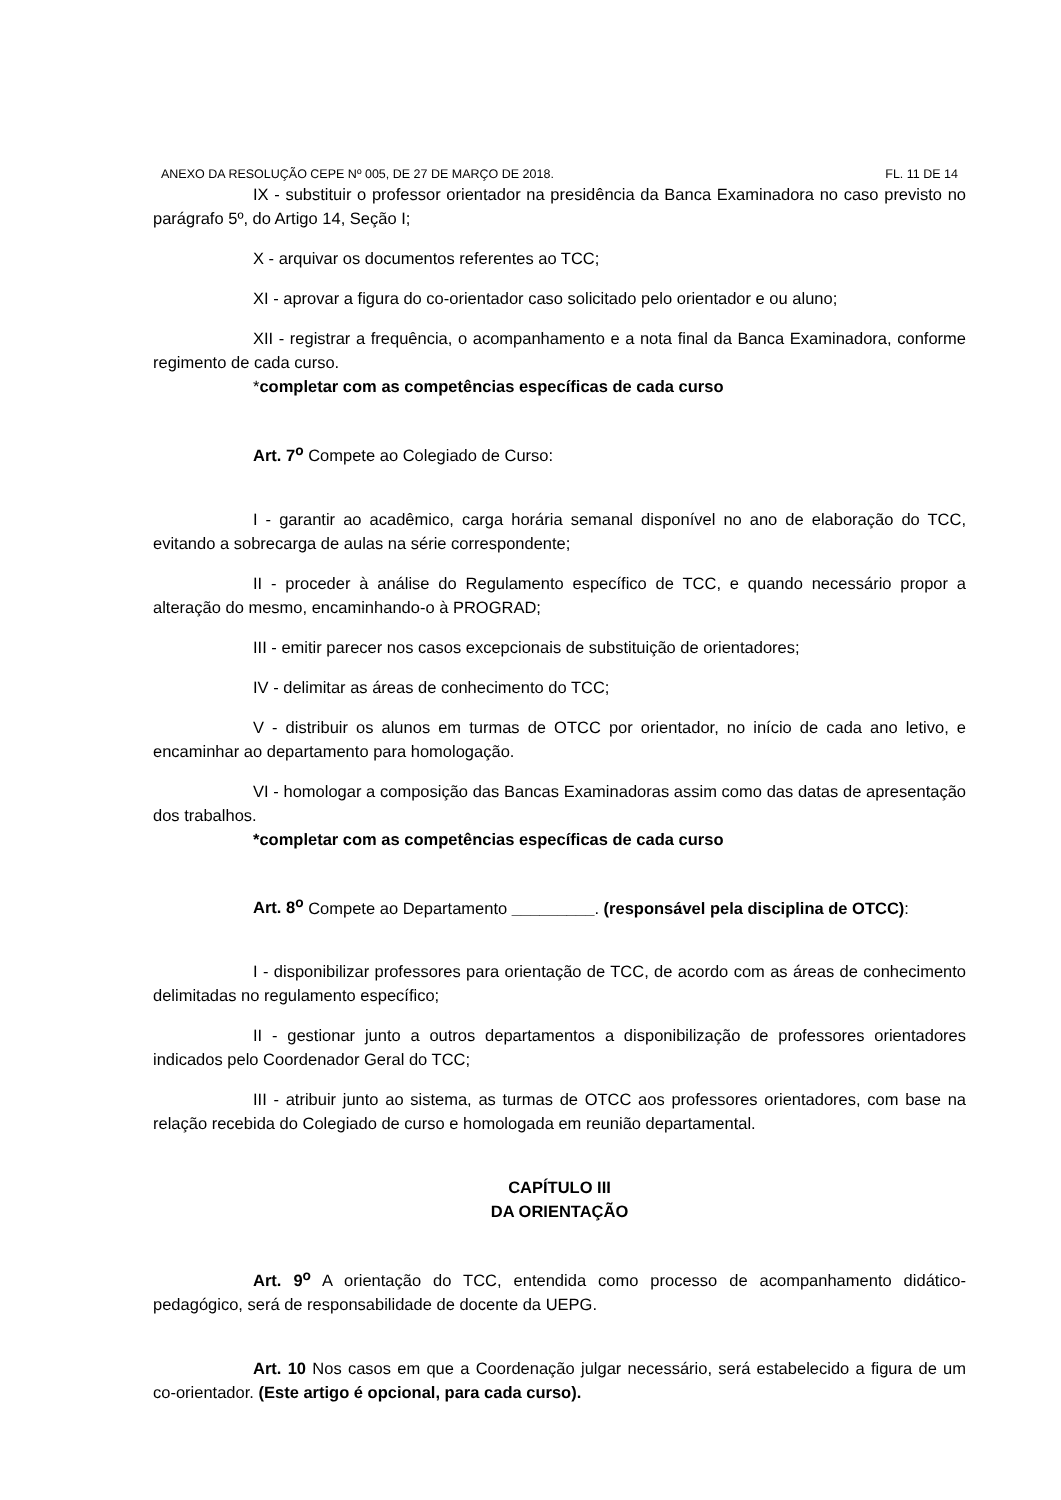ANEXO DA RESOLUÇÃO CEPE Nº 005, DE 27 DE MARÇO DE 2018. FL. 11 DE 14
IX - substituir o professor orientador na presidência da Banca Examinadora no caso previsto no parágrafo 5º, do Artigo 14, Seção I;
X - arquivar os documentos referentes ao TCC;
XI - aprovar a figura do co-orientador caso solicitado pelo orientador e ou aluno;
XII - registrar a frequência, o acompanhamento e a nota final da Banca Examinadora, conforme regimento de cada curso.
*completar com as competências específicas de cada curso
Art. 7<sup>o</sup> Compete ao Colegiado de Curso:
I - garantir ao acadêmico, carga horária semanal disponível no ano de elaboração do TCC, evitando a sobrecarga de aulas na série correspondente;
II - proceder à análise do Regulamento específico de TCC, e quando necessário propor a alteração do mesmo, encaminhando-o à PROGRAD;
III - emitir parecer nos casos excepcionais de substituição de orientadores;
IV - delimitar as áreas de conhecimento do TCC;
V - distribuir os alunos em turmas de OTCC por orientador, no início de cada ano letivo, e encaminhar ao departamento para homologação.
VI - homologar a composição das Bancas Examinadoras assim como das datas de apresentação dos trabalhos.
*completar com as competências específicas de cada curso
Art. 8<sup>o</sup> Compete ao Departamento _________. (responsável pela disciplina de OTCC):
I - disponibilizar professores para orientação de TCC, de acordo com as áreas de conhecimento delimitadas no regulamento específico;
II - gestionar junto a outros departamentos a disponibilização de professores orientadores indicados pelo Coordenador Geral do TCC;
III - atribuir junto ao sistema, as turmas de OTCC aos professores orientadores, com base na relação recebida do Colegiado de curso e homologada em reunião departamental.
CAPÍTULO III
DA ORIENTAÇÃO
Art. 9<sup>o</sup> A orientação do TCC, entendida como processo de acompanhamento didático-pedagógico, será de responsabilidade de docente da UEPG.
Art. 10 Nos casos em que a Coordenação julgar necessário, será estabelecido a figura de um co-orientador. (Este artigo é opcional, para cada curso).